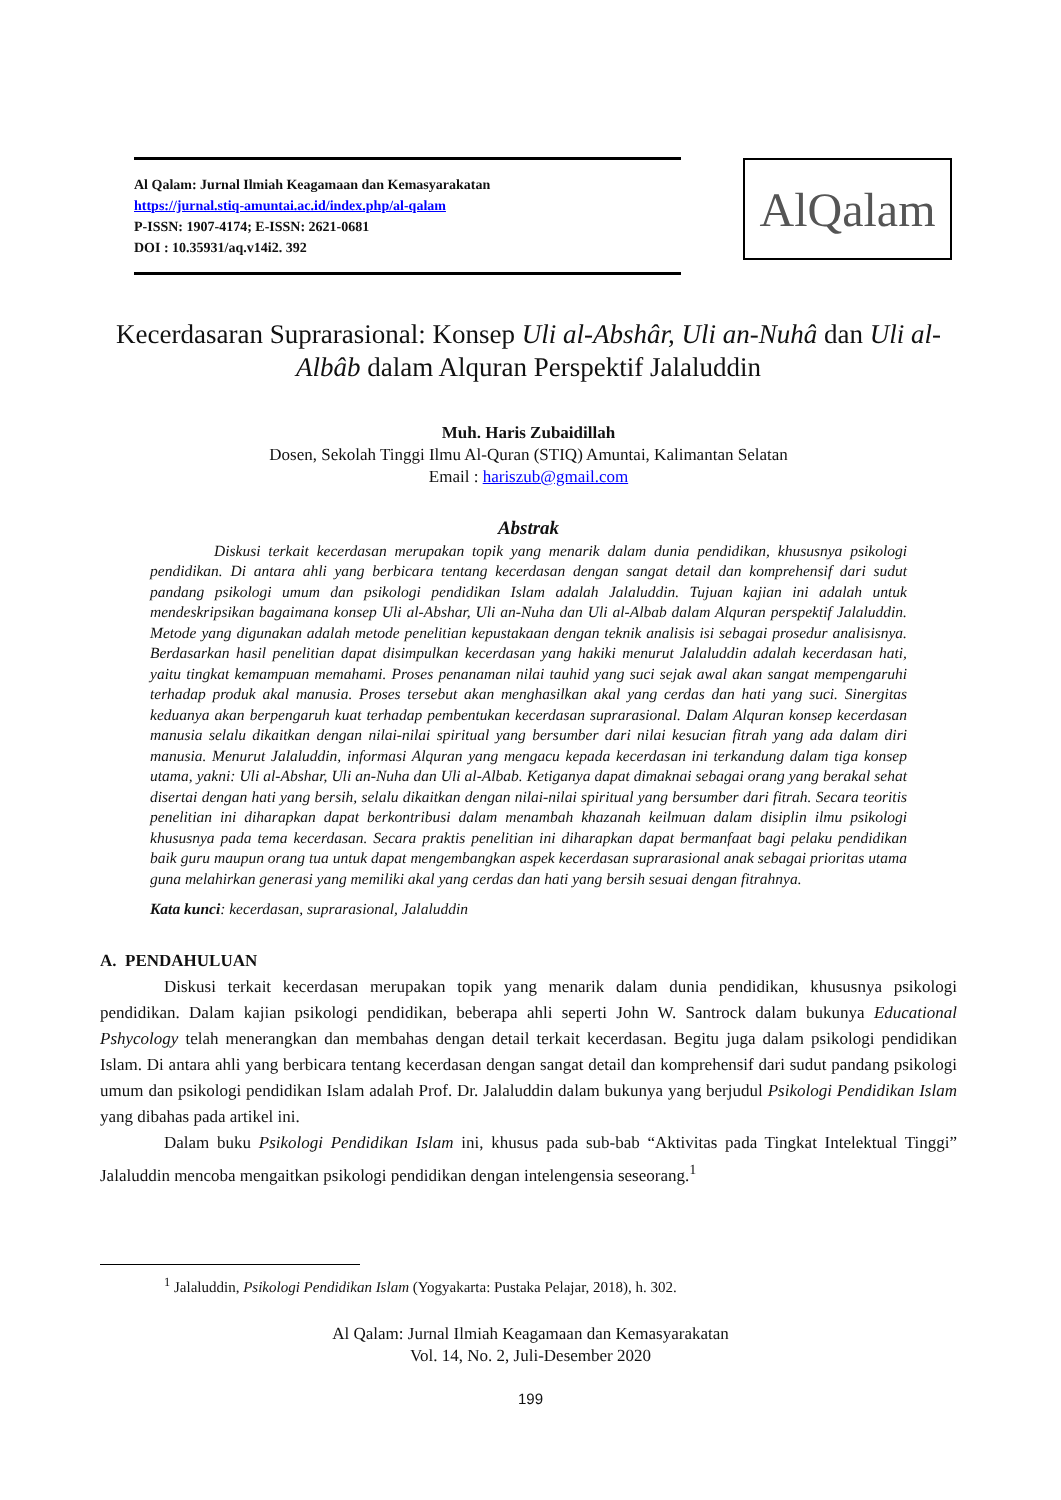Al Qalam: Jurnal Ilmiah Keagamaan dan Kemasyarakatan
https://jurnal.stiq-amuntai.ac.id/index.php/al-qalam
P-ISSN: 1907-4174; E-ISSN: 2621-0681
DOI : 10.35931/aq.v14i2. 392
AlQalam
Kecerdasaran Suprarasional: Konsep Uli al-Abshâr, Uli an-Nuhâ dan Uli al-Albâb dalam Alquran Perspektif Jalaluddin
Muh. Haris Zubaidillah
Dosen, Sekolah Tinggi Ilmu Al-Quran (STIQ) Amuntai, Kalimantan Selatan
Email : hariszub@gmail.com
Abstrak
Diskusi terkait kecerdasan merupakan topik yang menarik dalam dunia pendidikan, khususnya psikologi pendidikan. Di antara ahli yang berbicara tentang kecerdasan dengan sangat detail dan komprehensif dari sudut pandang psikologi umum dan psikologi pendidikan Islam adalah Jalaluddin. Tujuan kajian ini adalah untuk mendeskripsikan bagaimana konsep Uli al-Abshar, Uli an-Nuha dan Uli al-Albab dalam Alquran perspektif Jalaluddin. Metode yang digunakan adalah metode penelitian kepustakaan dengan teknik analisis isi sebagai prosedur analisisnya. Berdasarkan hasil penelitian dapat disimpulkan kecerdasan yang hakiki menurut Jalaluddin adalah kecerdasan hati, yaitu tingkat kemampuan memahami. Proses penanaman nilai tauhid yang suci sejak awal akan sangat mempengaruhi terhadap produk akal manusia. Proses tersebut akan menghasilkan akal yang cerdas dan hati yang suci. Sinergitas keduanya akan berpengaruh kuat terhadap pembentukan kecerdasan suprarasional. Dalam Alquran konsep kecerdasan manusia selalu dikaitkan dengan nilai-nilai spiritual yang bersumber dari nilai kesucian fitrah yang ada dalam diri manusia. Menurut Jalaluddin, informasi Alquran yang mengacu kepada kecerdasan ini terkandung dalam tiga konsep utama, yakni: Uli al-Abshar, Uli an-Nuha dan Uli al-Albab. Ketiganya dapat dimaknai sebagai orang yang berakal sehat disertai dengan hati yang bersih, selalu dikaitkan dengan nilai-nilai spiritual yang bersumber dari fitrah. Secara teoritis penelitian ini diharapkan dapat berkontribusi dalam menambah khazanah keilmuan dalam disiplin ilmu psikologi khususnya pada tema kecerdasan. Secara praktis penelitian ini diharapkan dapat bermanfaat bagi pelaku pendidikan baik guru maupun orang tua untuk dapat mengembangkan aspek kecerdasan suprarasional anak sebagai prioritas utama guna melahirkan generasi yang memiliki akal yang cerdas dan hati yang bersih sesuai dengan fitrahnya.
Kata kunci: kecerdasan, suprarasional, Jalaluddin
A. PENDAHULUAN
Diskusi terkait kecerdasan merupakan topik yang menarik dalam dunia pendidikan, khususnya psikologi pendidikan. Dalam kajian psikologi pendidikan, beberapa ahli seperti John W. Santrock dalam bukunya Educational Pshycology telah menerangkan dan membahas dengan detail terkait kecerdasan. Begitu juga dalam psikologi pendidikan Islam. Di antara ahli yang berbicara tentang kecerdasan dengan sangat detail dan komprehensif dari sudut pandang psikologi umum dan psikologi pendidikan Islam adalah Prof. Dr. Jalaluddin dalam bukunya yang berjudul Psikologi Pendidikan Islam yang dibahas pada artikel ini.
Dalam buku Psikologi Pendidikan Islam ini, khusus pada sub-bab “Aktivitas pada Tingkat Intelektual Tinggi” Jalaluddin mencoba mengaitkan psikologi pendidikan dengan intelengensia seseorang.<sup>1</sup>
<sup>1</sup> Jalaluddin, Psikologi Pendidikan Islam (Yogyakarta: Pustaka Pelajar, 2018), h. 302.
Al Qalam: Jurnal Ilmiah Keagamaan dan Kemasyarakatan
Vol. 14, No. 2, Juli-Desember 2020
199